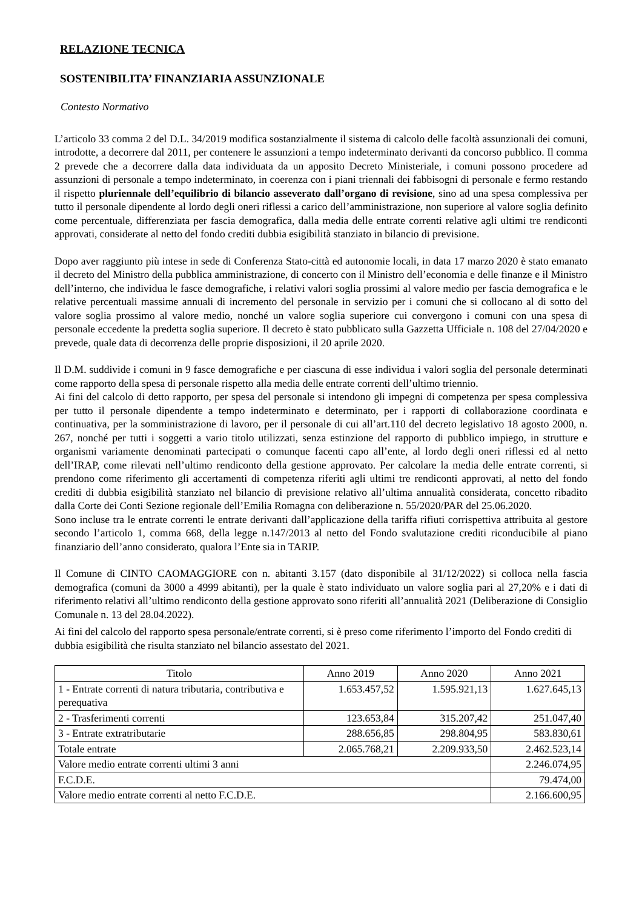RELAZIONE TECNICA
SOSTENIBILITA’ FINANZIARIA ASSUNZIONALE
Contesto Normativo
L’articolo 33 comma 2 del D.L. 34/2019 modifica sostanzialmente il sistema di calcolo delle facoltà assunzionali dei comuni, introdotte, a decorrere dal 2011, per contenere le assunzioni a tempo indeterminato derivanti da concorso pubblico. Il comma 2 prevede che a decorrere dalla data individuata da un apposito Decreto Ministeriale, i comuni possono procedere ad assunzioni di personale a tempo indeterminato, in coerenza con i piani triennali dei fabbisogni di personale e fermo restando il rispetto pluriennale dell’equilibrio di bilancio asseverato dall’organo di revisione, sino ad una spesa complessiva per tutto il personale dipendente al lordo degli oneri riflessi a carico dell’amministrazione, non superiore al valore soglia definito come percentuale, differenziata per fascia demografica, dalla media delle entrate correnti relative agli ultimi tre rendiconti approvati, considerate al netto del fondo crediti dubbia esigibilità stanziato in bilancio di previsione.
Dopo aver raggiunto più intese in sede di Conferenza Stato-città ed autonomie locali, in data 17 marzo 2020 è stato emanato il decreto del Ministro della pubblica amministrazione, di concerto con il Ministro dell’economia e delle finanze e il Ministro dell’interno, che individua le fasce demografiche, i relativi valori soglia prossimi al valore medio per fascia demografica e le relative percentuali massime annuali di incremento del personale in servizio per i comuni che si collocano al di sotto del valore soglia prossimo al valore medio, nonché un valore soglia superiore cui convergono i comuni con una spesa di personale eccedente la predetta soglia superiore. Il decreto è stato pubblicato sulla Gazzetta Ufficiale n. 108 del 27/04/2020 e prevede, quale data di decorrenza delle proprie disposizioni, il 20 aprile 2020.
Il D.M. suddivide i comuni in 9 fasce demografiche e per ciascuna di esse individua i valori soglia del personale determinati come rapporto della spesa di personale rispetto alla media delle entrate correnti dell’ultimo triennio.
Ai fini del calcolo di detto rapporto, per spesa del personale si intendono gli impegni di competenza per spesa complessiva per tutto il personale dipendente a tempo indeterminato e determinato, per i rapporti di collaborazione coordinata e continuativa, per la somministrazione di lavoro, per il personale di cui all’art.110 del decreto legislativo 18 agosto 2000, n. 267, nonché per tutti i soggetti a vario titolo utilizzati, senza estinzione del rapporto di pubblico impiego, in strutture e organismi variamente denominati partecipati o comunque facenti capo all’ente, al lordo degli oneri riflessi ed al netto dell’IRAP, come rilevati nell’ultimo rendiconto della gestione approvato. Per calcolare la media delle entrate correnti, si prendono come riferimento gli accertamenti di competenza riferiti agli ultimi tre rendiconti approvati, al netto del fondo crediti di dubbia esigibilità stanziato nel bilancio di previsione relativo all’ultima annualità considerata, concetto ribadito dalla Corte dei Conti Sezione regionale dell’Emilia Romagna con deliberazione n. 55/2020/PAR del 25.06.2020.
Sono incluse tra le entrate correnti le entrate derivanti dall’applicazione della tariffa rifiuti corrispettiva attribuita al gestore secondo l’articolo 1, comma 668, della legge n.147/2013 al netto del Fondo svalutazione crediti riconducibile al piano finanziario dell’anno considerato, qualora l’Ente sia in TARIP.
Il Comune di CINTO CAOMAGGIORE con n. abitanti 3.157 (dato disponibile al 31/12/2022) si colloca nella fascia demografica (comuni da 3000 a 4999 abitanti), per la quale è stato individuato un valore soglia pari al 27,20% e i dati di riferimento relativi all’ultimo rendiconto della gestione approvato sono riferiti all’annualità 2021 (Deliberazione di Consiglio Comunale n. 13 del 28.04.2022).
Ai fini del calcolo del rapporto spesa personale/entrate correnti, si è preso come riferimento l’importo del Fondo crediti di dubbia esigibilità che risulta stanziato nel bilancio assestato del 2021.
| Titolo | Anno 2019 | Anno 2020 | Anno 2021 |
| --- | --- | --- | --- |
| 1 - Entrate correnti di natura tributaria, contributiva e perequativa | 1.653.457,52 | 1.595.921,13 | 1.627.645,13 |
| 2 - Trasferimenti correnti | 123.653,84 | 315.207,42 | 251.047,40 |
| 3 - Entrate extratributarie | 288.656,85 | 298.804,95 | 583.830,61 |
| Totale entrate | 2.065.768,21 | 2.209.933,50 | 2.462.523,14 |
| Valore medio entrate correnti ultimi 3 anni | | | 2.246.074,95 |
| F.C.D.E. | | | 79.474,00 |
| Valore medio entrate correnti al netto F.C.D.E. | | | 2.166.600,95 |